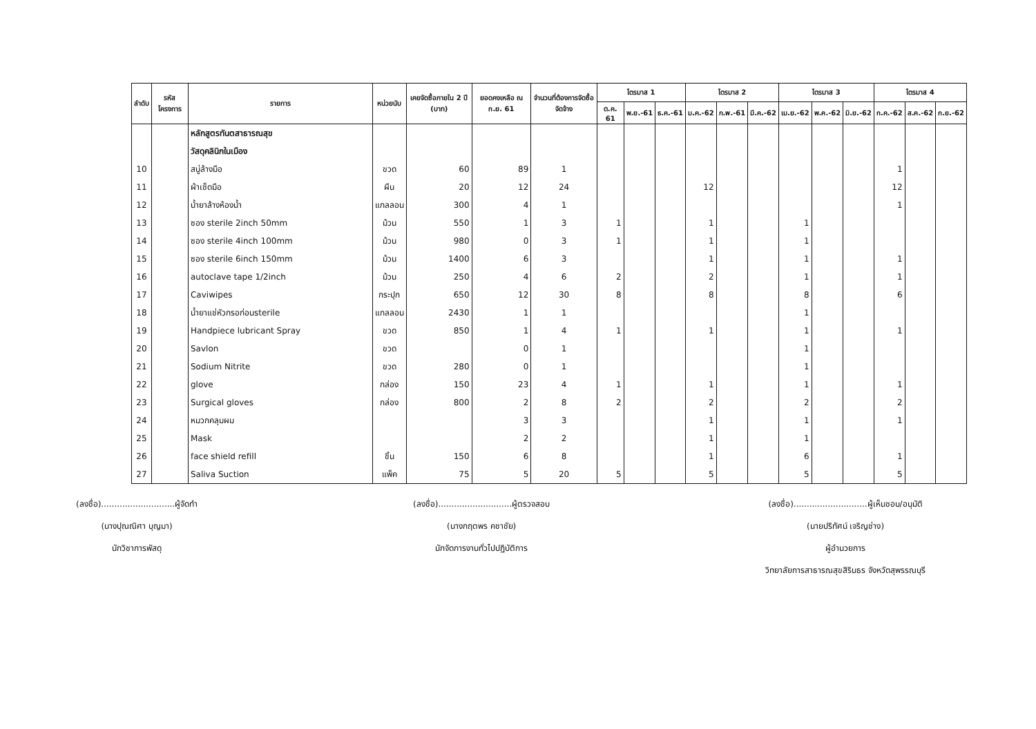| ลำดับ | รหัสโครงการ | รายการ | หน่วยนับ | เคยจัดซื้อภายใน 2 ปี (บาท) | ยอดคงเหลือ ณ ก.ย. 61 | จำนวนที่ต้องการจัดซื้อจัดจ้าง | ไตรมาส 1 | | | ไตรมาส 2 | | | ไตรมาส 3 | | | ไตรมาส 4 | | |
| --- | --- | --- | --- | --- | --- | --- | --- | --- | --- | --- | --- | --- | --- | --- | --- | --- | --- | --- |
| | | | | | | | ต.ค. 61 | พ.ย.-61 | ธ.ค.-61 | ม.ค.-62 | ก.พ.-61 | มี.ค.-62 | เม.ย.-62 | พ.ค.-62 | มิ.ย.-62 | ก.ค.-62 | ส.ค.-62 | ก.ย.-62 |
| | | หลักสูตรทันตสาธารณสุข | | | | | | | | | | | | | | | | |
| | | วัสดุคลินิกในเมือง | | | | | | | | | | | | | | | | |
| 10 | | สบู่ล้างมือ | ขวด | 60 | 89 | 1 | | | | | | | | | | 1 | | |
| 11 | | ผ้าเช็ดมือ | ผืน | 20 | 12 | 24 | | | | 12 | | | | | | 12 | | |
| 12 | | น้ำยาล้างห้องน้ำ | แกลลอน | 300 | 4 | 1 | | | | | | | | | | 1 | | |
| 13 | | ซอง sterile 2inch 50mm | ม้วน | 550 | 1 | 3 | 1 | | | 1 | | | 1 | | | | | |
| 14 | | ซอง sterile 4inch 100mm | ม้วน | 980 | 0 | 3 | 1 | | | 1 | | | 1 | | | | | |
| 15 | | ซอง sterile 6inch 150mm | ม้วน | 1400 | 6 | 3 | | | | 1 | | | 1 | | | 1 | | |
| 16 | | autoclave tape 1/2inch | ม้วน | 250 | 4 | 6 | 2 | | | 2 | | | 1 | | | 1 | | |
| 17 | | Caviwipes | กระปุก | 650 | 12 | 30 | 8 | | | 8 | | | 8 | | | 6 | | |
| 18 | | น้ำยาแช่หัวกรอก่อนsterile | แกลลอน | 2430 | 1 | 1 | | | | | | | 1 | | | | | |
| 19 | | Handpiece lubricant Spray | ขวด | 850 | 1 | 4 | 1 | | | 1 | | | 1 | | | 1 | | |
| 20 | | Savlon | ขวด | | 0 | 1 | | | | | | | 1 | | | | | |
| 21 | | Sodium Nitrite | ขวด | 280 | 0 | 1 | | | | | | | 1 | | | | | |
| 22 | | glove | กล่อง | 150 | 23 | 4 | 1 | | | 1 | | | 1 | | | 1 | | |
| 23 | | Surgical gloves | กล่อง | 800 | 2 | 8 | 2 | | | 2 | | | 2 | | | 2 | | |
| 24 | | หมวกคลุมผม | | | 3 | 3 | | | | 1 | | | 1 | | | 1 | | |
| 25 | | Mask | | | 2 | 2 | | | | 1 | | | 1 | | | | | |
| 26 | | face shield refill | ชิ้น | 150 | 6 | 8 | | | | 1 | | | 6 | | | 1 | | |
| 27 | | Saliva Suction | แพ็ค | 75 | 5 | 20 | 5 | | | 5 | | | 5 | | | 5 | | |
(ลงชื่อ)............................ผู้จัดทำ
(นางปุณณิศา บุญมา)
นักวิชาการพัสดุ
(ลงชื่อ)............................ผู้ตรวจสอบ
(นางกฤตพร คชาชัย)
นักจัดการงานทั่วไปปฏิบัติการ
(ลงชื่อ)............................ผู้เห็นชอบ/อนุมัติ
(นายปริทัศน์ เจริญช่าง)
ผู้อำนวยการ
วิทยาลัยการสาธารณสุขสิรินธร จังหวัดสุพรรณบุรี